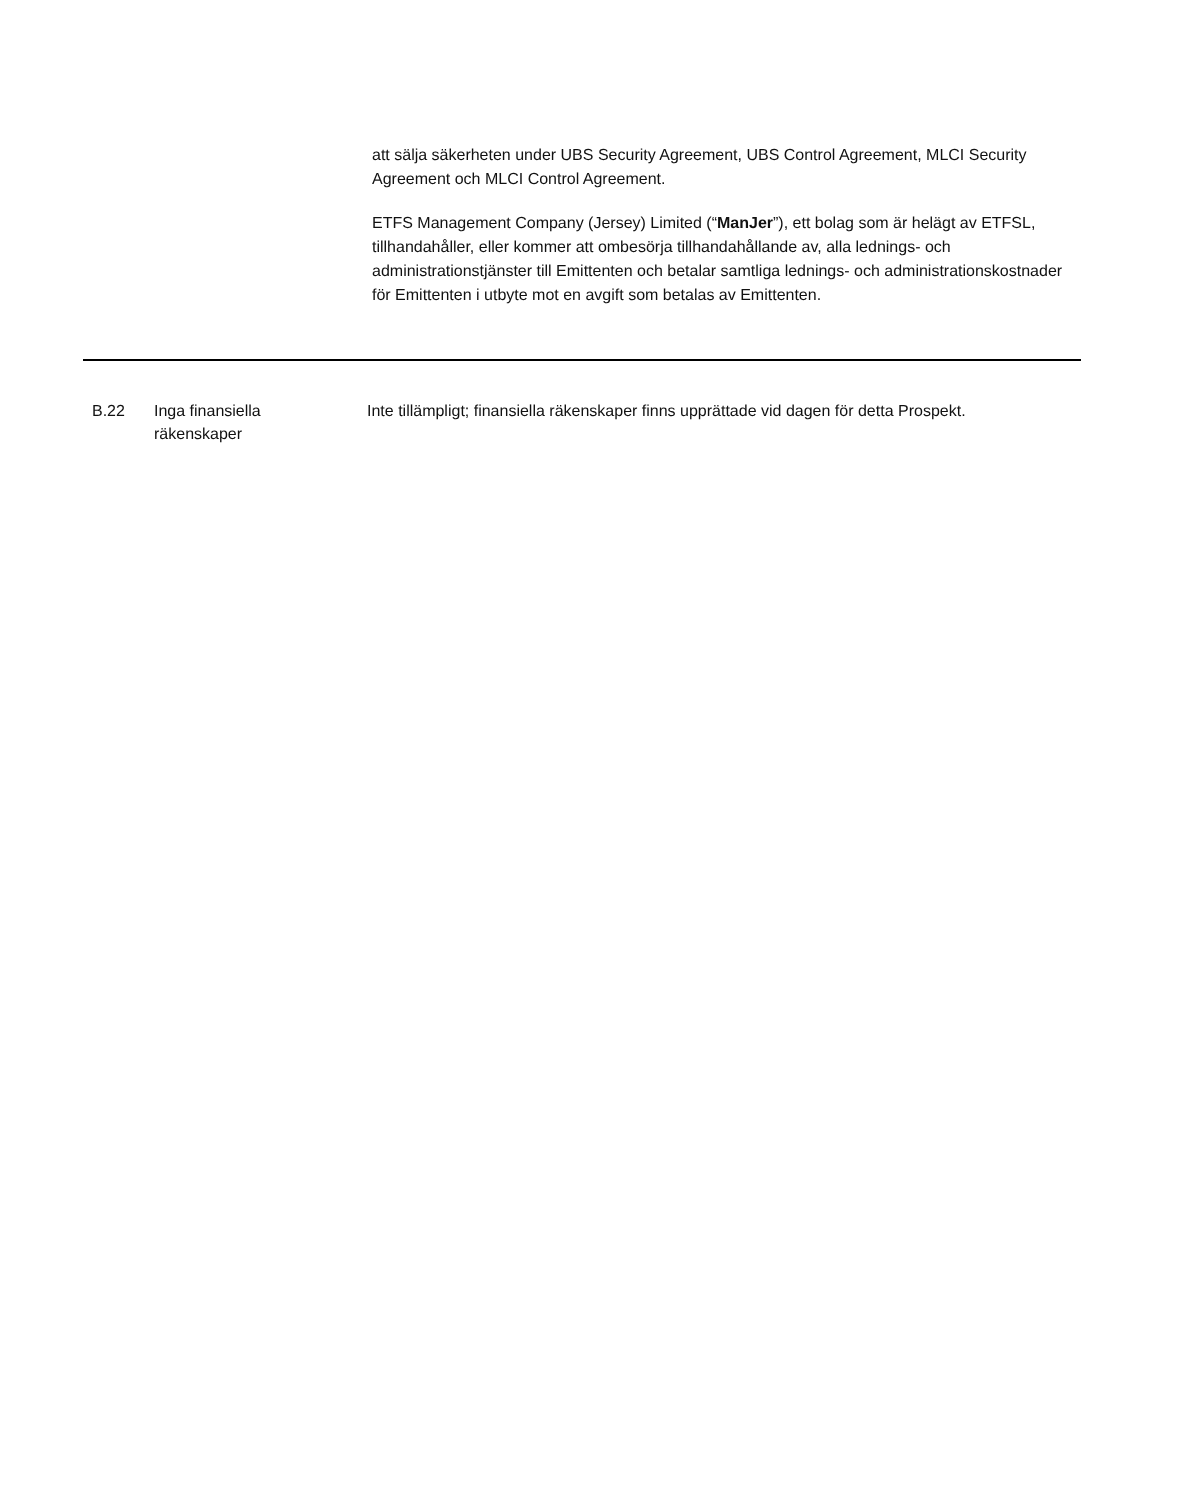att sälja säkerheten under UBS Security Agreement, UBS Control Agreement, MLCI Security Agreement och MLCI Control Agreement.
ETFS Management Company (Jersey) Limited (“ManJer”), ett bolag som är helägt av ETFSL, tillhandahåller, eller kommer att ombesörja tillhandahållande av, alla lednings- och administrationstjänster till Emittenten och betalar samtliga lednings- och administrationskostnader för Emittenten i utbyte mot en avgift som betalas av Emittenten.
| B.22 | Inga finansiella räkenskaper | Inte tillämpligt; finansiella räkenskaper finns upprättade vid dagen för detta Prospekt. |